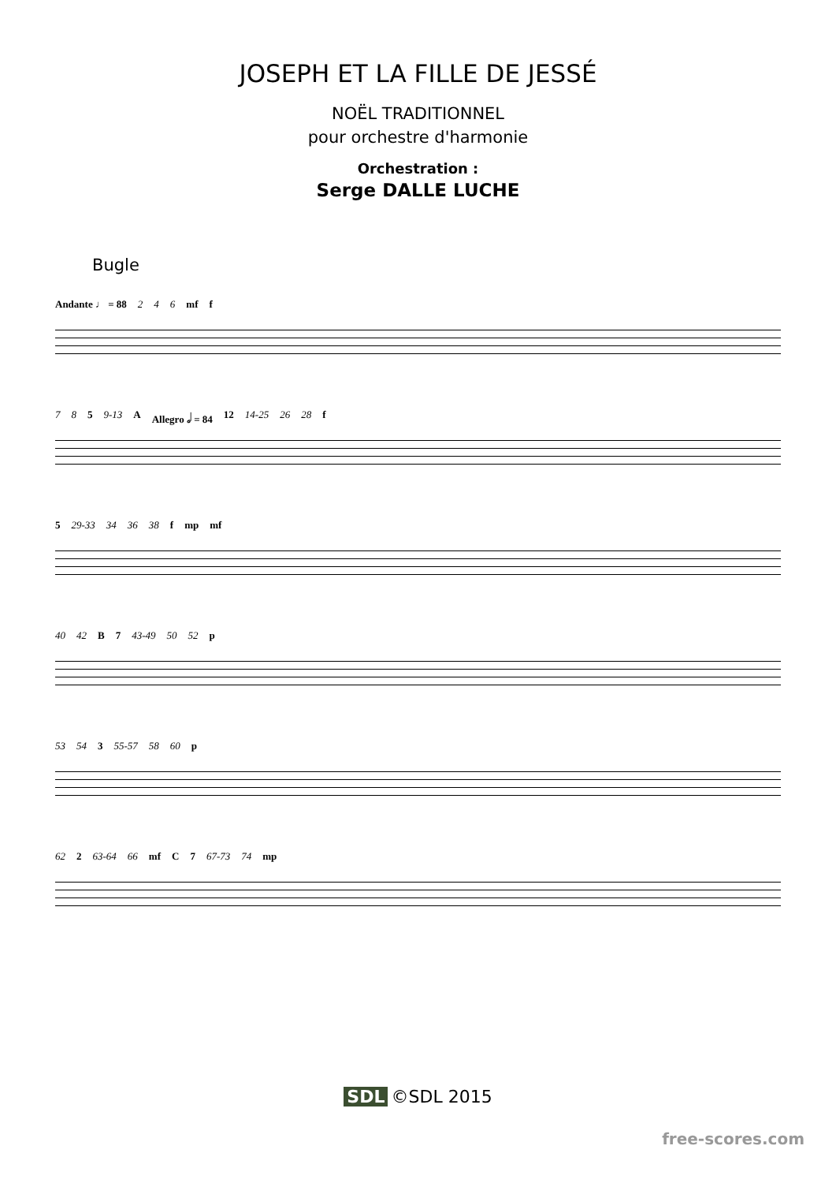JOSEPH ET LA FILLE DE JESSÉ
NOËL TRADITIONNEL
pour orchestre d'harmonie
Orchestration :
Serge DALLE LUCHE
Bugle
Andante ♩ = 88 2 4 6 mf f
7 8 5 9-13 A Allegro 𝅗𝅥 = 84 12 14-25 26 28 f
5 29-33 34 36 38 f mp mf
40 42 B 7 43-49 50 52 p
53 54 3 55-57 58 60 p
62 2 63-64 66 mf C 7 67-73 74 mp
SDL ©SDL 2015
free-scores.com